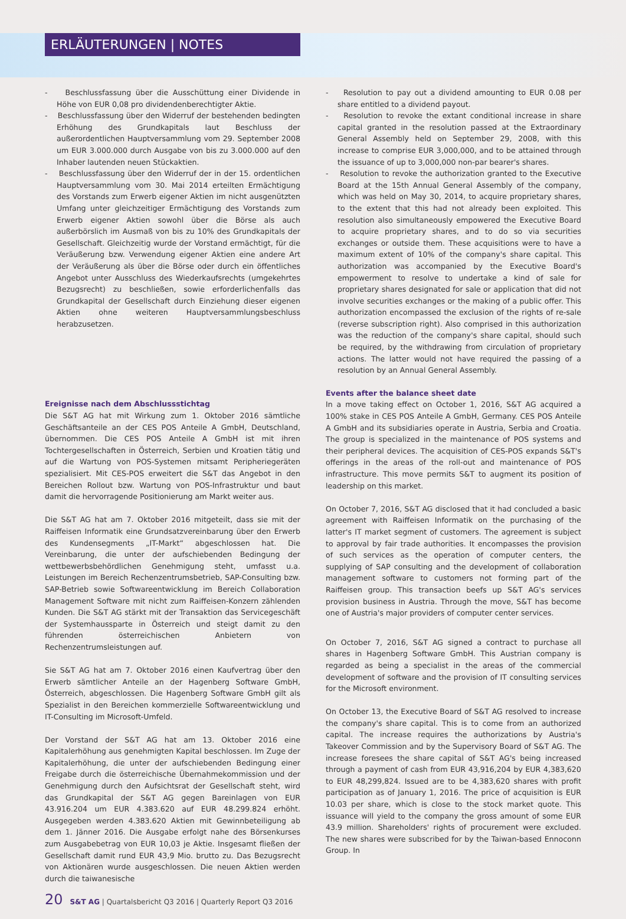ERLÄUTERUNGEN | NOTES
- Beschlussfassung über die Ausschüttung einer Dividende in Höhe von EUR 0,08 pro dividendenberechtigter Aktie.
- Beschlussfassung über den Widerruf der bestehenden bedingten Erhöhung des Grundkapitals laut Beschluss der außerordentlichen Hauptversammlung vom 29. September 2008 um EUR 3.000.000 durch Ausgabe von bis zu 3.000.000 auf den Inhaber lautenden neuen Stückaktien.
- Beschlussfassung über den Widerruf der in der 15. ordentlichen Hauptversammlung vom 30. Mai 2014 erteilten Ermächtigung des Vorstands zum Erwerb eigener Aktien im nicht ausgenützten Umfang unter gleichzeitiger Ermächtigung des Vorstands zum Erwerb eigener Aktien sowohl über die Börse als auch außerbörslich im Ausmaß von bis zu 10% des Grundkapitals der Gesellschaft. Gleichzeitig wurde der Vorstand ermächtigt, für die Veräußerung bzw. Verwendung eigener Aktien eine andere Art der Veräußerung als über die Börse oder durch ein öffentliches Angebot unter Ausschluss des Wiederkaufsrechts (umgekehrtes Bezugsrecht) zu beschließen, sowie erforderlichenfalls das Grundkapital der Gesellschaft durch Einziehung dieser eigenen Aktien ohne weiteren Hauptversammlungsbeschluss herabzusetzen.
Ereignisse nach dem Abschlussstichtag
Die S&T AG hat mit Wirkung zum 1. Oktober 2016 sämtliche Geschäftsanteile an der CES POS Anteile A GmbH, Deutschland, übernommen. Die CES POS Anteile A GmbH ist mit ihren Tochtergesellschaften in Österreich, Serbien und Kroatien tätig und auf die Wartung von POS-Systemen mitsamt Peripheriegeräten spezialisiert. Mit CES-POS erweitert die S&T das Angebot in den Bereichen Rollout bzw. Wartung von POS-Infrastruktur und baut damit die hervorragende Positionierung am Markt weiter aus.
Die S&T AG hat am 7. Oktober 2016 mitgeteilt, dass sie mit der Raiffeisen Informatik eine Grundsatzvereinbarung über den Erwerb des Kundensegments „IT-Markt“ abgeschlossen hat. Die Vereinbarung, die unter der aufschiebenden Bedingung der wettbewerbsbehördlichen Genehmigung steht, umfasst u.a. Leistungen im Bereich Rechenzentrumsbetrieb, SAP-Consulting bzw. SAP-Betrieb sowie Softwareentwicklung im Bereich Collaboration Management Software mit nicht zum Raiffeisen-Konzern zählenden Kunden. Die S&T AG stärkt mit der Transaktion das Servicegeschäft der Systemhaussparte in Österreich und steigt damit zu den führenden österreichischen Anbietern von Rechenzentrumsleistungen auf.
Sie S&T AG hat am 7. Oktober 2016 einen Kaufvertrag über den Erwerb sämtlicher Anteile an der Hagenberg Software GmbH, Österreich, abgeschlossen. Die Hagenberg Software GmbH gilt als Spezialist in den Bereichen kommerzielle Softwareentwicklung und IT-Consulting im Microsoft-Umfeld.
Der Vorstand der S&T AG hat am 13. Oktober 2016 eine Kapitalerhöhung aus genehmigten Kapital beschlossen. Im Zuge der Kapitalerhöhung, die unter der aufschiebenden Bedingung einer Freigabe durch die österreichische Übernahmekommission und der Genehmigung durch den Aufsichtsrat der Gesellschaft steht, wird das Grundkapital der S&T AG gegen Bareinlagen von EUR 43.916.204 um EUR 4.383.620 auf EUR 48.299.824 erhöht. Ausgegeben werden 4.383.620 Aktien mit Gewinnbeteiligung ab dem 1. Jänner 2016. Die Ausgabe erfolgt nahe des Börsenkurses zum Ausgabebetrag von EUR 10,03 je Aktie. Insgesamt fließen der Gesellschaft damit rund EUR 43,9 Mio. brutto zu. Das Bezugsrecht von Aktionären wurde ausgeschlossen. Die neuen Aktien werden durch die taiwanesische
- Resolution to pay out a dividend amounting to EUR 0.08 per share entitled to a dividend payout.
- Resolution to revoke the extant conditional increase in share capital granted in the resolution passed at the Extraordinary General Assembly held on September 29, 2008, with this increase to comprise EUR 3,000,000, and to be attained through the issuance of up to 3,000,000 non-par bearer's shares.
- Resolution to revoke the authorization granted to the Executive Board at the 15th Annual General Assembly of the company, which was held on May 30, 2014, to acquire proprietary shares, to the extent that this had not already been exploited. This resolution also simultaneously empowered the Executive Board to acquire proprietary shares, and to do so via securities exchanges or outside them. These acquisitions were to have a maximum extent of 10% of the company's share capital. This authorization was accompanied by the Executive Board's empowerment to resolve to undertake a kind of sale for proprietary shares designated for sale or application that did not involve securities exchanges or the making of a public offer. This authorization encompassed the exclusion of the rights of re-sale (reverse subscription right). Also comprised in this authorization was the reduction of the company's share capital, should such be required, by the withdrawing from circulation of proprietary actions. The latter would not have required the passing of a resolution by an Annual General Assembly.
Events after the balance sheet date
In a move taking effect on October 1, 2016, S&T AG acquired a 100% stake in CES POS Anteile A GmbH, Germany. CES POS Anteile A GmbH and its subsidiaries operate in Austria, Serbia and Croatia. The group is specialized in the maintenance of POS systems and their peripheral devices. The acquisition of CES-POS expands S&T's offerings in the areas of the roll-out and maintenance of POS infrastructure. This move permits S&T to augment its position of leadership on this market.
On October 7, 2016, S&T AG disclosed that it had concluded a basic agreement with Raiffeisen Informatik on the purchasing of the latter's IT market segment of customers. The agreement is subject to approval by fair trade authorities. It encompasses the provision of such services as the operation of computer centers, the supplying of SAP consulting and the development of collaboration management software to customers not forming part of the Raiffeisen group. This transaction beefs up S&T AG's services provision business in Austria. Through the move, S&T has become one of Austria's major providers of computer center services.
On October 7, 2016, S&T AG signed a contract to purchase all shares in Hagenberg Software GmbH. This Austrian company is regarded as being a specialist in the areas of the commercial development of software and the provision of IT consulting services for the Microsoft environment.
On October 13, the Executive Board of S&T AG resolved to increase the company's share capital. This is to come from an authorized capital. The increase requires the authorizations by Austria's Takeover Commission and by the Supervisory Board of S&T AG. The increase foresees the share capital of S&T AG's being increased through a payment of cash from EUR 43,916,204 by EUR 4,383,620 to EUR 48,299,824. Issued are to be 4,383,620 shares with profit participation as of January 1, 2016. The price of acquisition is EUR 10.03 per share, which is close to the stock market quote. This issuance will yield to the company the gross amount of some EUR 43.9 million. Shareholders' rights of procurement were excluded. The new shares were subscribed for by the Taiwan-based Ennoconn Group. In
20 S&T AG | Quartalsbericht Q3 2016 | Quarterly Report Q3 2016